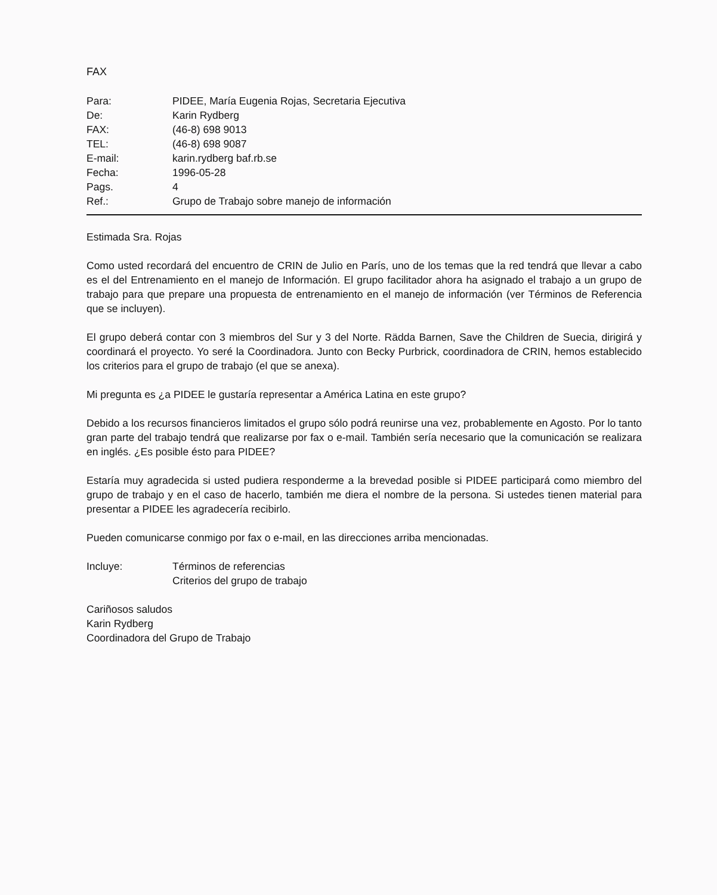FAX
| Para: | PIDEE, María Eugenia Rojas, Secretaria Ejecutiva |
| De: | Karin Rydberg |
| FAX: | (46-8) 698 9013 |
| TEL: | (46-8) 698 9087 |
| E-mail: | karin.rydberg baf.rb.se |
| Fecha: | 1996-05-28 |
| Pags. | 4 |
| Ref.: | Grupo de Trabajo sobre manejo de información |
Estimada Sra. Rojas
Como usted recordará del encuentro de CRIN de Julio en París, uno de los temas que la red tendrá que llevar a cabo es el del Entrenamiento en el manejo de Información. El grupo facilitador ahora ha asignado el trabajo a un grupo de trabajo para que prepare una propuesta de entrenamiento en el manejo de información (ver Términos de Referencia que se incluyen).
El grupo deberá contar con 3 miembros del Sur y 3 del Norte. Rädda Barnen, Save the Children de Suecia, dirigirá y coordinará el proyecto. Yo seré la Coordinadora. Junto con Becky Purbrick, coordinadora de CRIN, hemos establecido los criterios para el grupo de trabajo (el que se anexa).
Mi pregunta es ¿a PIDEE le gustaría representar a América Latina en este grupo?
Debido a los recursos financieros limitados el grupo sólo podrá reunirse una vez, probablemente en Agosto. Por lo tanto gran parte del trabajo tendrá que realizarse por fax o e-mail. También sería necesario que la comunicación se realizara en inglés. ¿Es posible ésto para PIDEE?
Estaría muy agradecida si usted pudiera responderme a la brevedad posible si PIDEE participará como miembro del grupo de trabajo y en el caso de hacerlo, también me diera el nombre de la persona. Si ustedes tienen material para presentar a PIDEE les agradecería recibirlo.
Pueden comunicarse conmigo por fax o e-mail, en las direcciones arriba mencionadas.
| Incluye: | Términos de referencias Criterios del grupo de trabajo |
Cariñosos saludos
Karin Rydberg
Coordinadora del Grupo de Trabajo